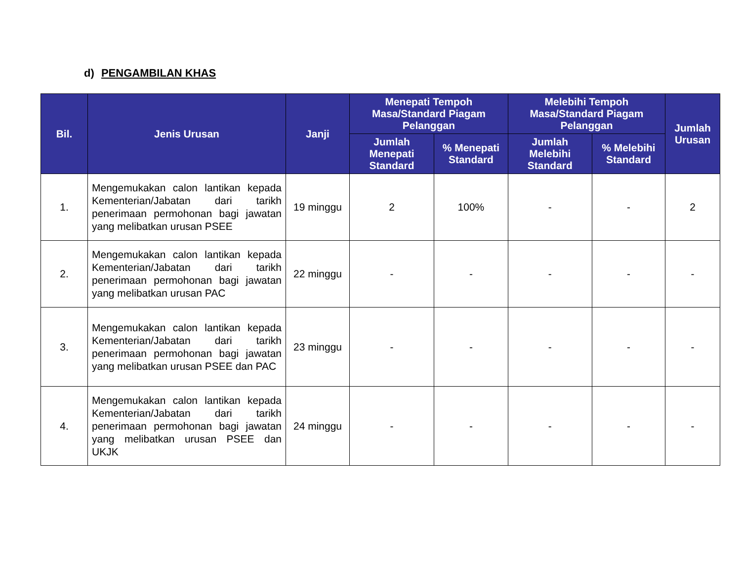d) PENGAMBILAN KHAS
| Bil. | Jenis Urusan | Janji | Menepati Tempoh Masa/Standard Piagam Pelanggan | | Melebihi Tempoh Masa/Standard Piagam Pelanggan | | Jumlah Urusan |
| --- | --- | --- | --- | --- | --- | --- | --- |
| | | | Jumlah Menepati Standard | % Menepati Standard | Jumlah Melebihi Standard | % Melebihi Standard | |
| 1. | Mengemukakan calon lantikan kepada Kementerian/Jabatan dari tarikh penerimaan permohonan bagi jawatan yang melibatkan urusan PSEE | 19 minggu | 2 | 100% | - | - | 2 |
| 2. | Mengemukakan calon lantikan kepada Kementerian/Jabatan dari tarikh penerimaan permohonan bagi jawatan yang melibatkan urusan PAC | 22 minggu | - | - | - | - | - |
| 3. | Mengemukakan calon lantikan kepada Kementerian/Jabatan dari tarikh penerimaan permohonan bagi jawatan yang melibatkan urusan PSEE dan PAC | 23 minggu | - | - | - | - | - |
| 4. | Mengemukakan calon lantikan kepada Kementerian/Jabatan dari tarikh penerimaan permohonan bagi jawatan yang melibatkan urusan PSEE dan UKJK | 24 minggu | - | - | - | - | - |